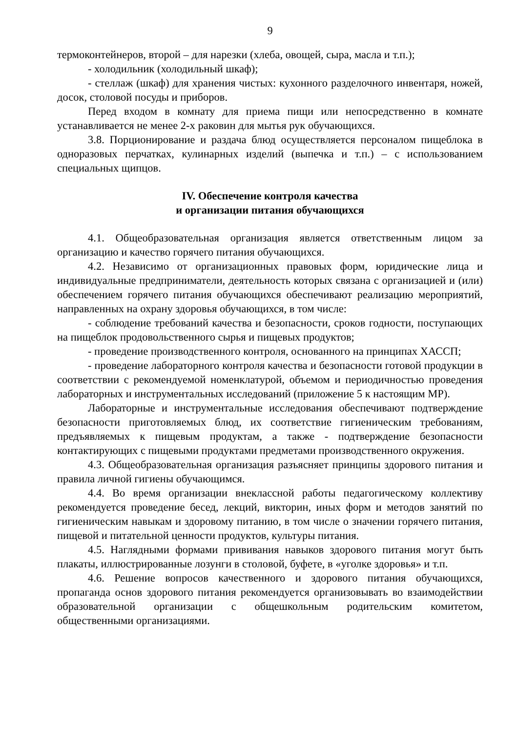9
термоконтейнеров, второй – для нарезки (хлеба, овощей, сыра, масла и т.п.);
- холодильник (холодильный шкаф);
- стеллаж (шкаф) для хранения чистых: кухонного разделочного инвентаря, ножей, досок, столовой посуды и приборов.
Перед входом в комнату для приема пищи или непосредственно в комнате устанавливается не менее 2-х раковин для мытья рук обучающихся.
3.8. Порционирование и раздача блюд осуществляется персоналом пищеблока в одноразовых перчатках, кулинарных изделий (выпечка и т.п.) – с использованием специальных щипцов.
IV. Обеспечение контроля качества
и организации питания обучающихся
4.1. Общеобразовательная организация является ответственным лицом за организацию и качество горячего питания обучающихся.
4.2. Независимо от организационных правовых форм, юридические лица и индивидуальные предприниматели, деятельность которых связана с организацией и (или) обеспечением горячего питания обучающихся обеспечивают реализацию мероприятий, направленных на охрану здоровья обучающихся, в том числе:
- соблюдение требований качества и безопасности, сроков годности, поступающих на пищеблок продовольственного сырья и пищевых продуктов;
- проведение производственного контроля, основанного на принципах ХАССП;
- проведение лабораторного контроля качества и безопасности готовой продукции в соответствии с рекомендуемой номенклатурой, объемом и периодичностью проведения лабораторных и инструментальных исследований (приложение 5 к настоящим МР).
Лабораторные и инструментальные исследования обеспечивают подтверждение безопасности приготовляемых блюд, их соответствие гигиеническим требованиям, предъявляемых к пищевым продуктам, а также - подтверждение безопасности контактирующих с пищевыми продуктами предметами производственного окружения.
4.3. Общеобразовательная организация разъясняет принципы здорового питания и правила личной гигиены обучающимся.
4.4. Во время организации внеклассной работы педагогическому коллективу рекомендуется проведение бесед, лекций, викторин, иных форм и методов занятий по гигиеническим навыкам и здоровому питанию, в том числе о значении горячего питания, пищевой и питательной ценности продуктов, культуры питания.
4.5. Наглядными формами прививания навыков здорового питания могут быть плакаты, иллюстрированные лозунги в столовой, буфете, в «уголке здоровья» и т.п.
4.6. Решение вопросов качественного и здорового питания обучающихся, пропаганда основ здорового питания рекомендуется организовывать во взаимодействии образовательной организации с общешкольным родительским комитетом, общественными организациями.